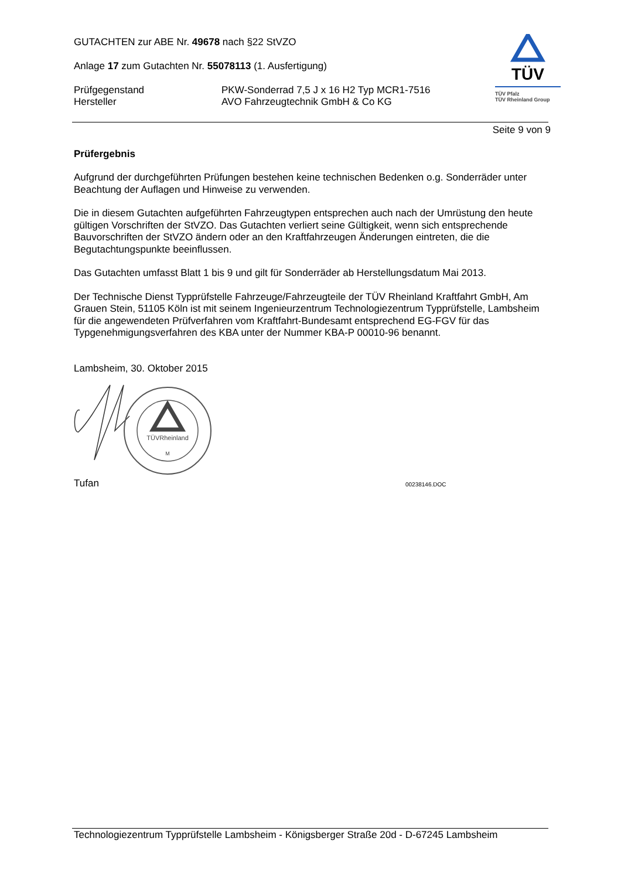GUTACHTEN zur ABE Nr. 49678 nach §22 StVZO
Anlage 17 zum Gutachten Nr. 55078113 (1. Ausfertigung)
Prüfgegenstand PKW-Sonderrad 7,5 J x 16 H2 Typ MCR1-7516
Hersteller AVO Fahrzeugtechnik GmbH & Co KG
TÜV
TÜV Pfalz
TÜV Rheinland Group
Seite 9 von 9
Prüfergebnis
Aufgrund der durchgeführten Prüfungen bestehen keine technischen Bedenken o.g. Sonderräder unter Beachtung der Auflagen und Hinweise zu verwenden.
Die in diesem Gutachten aufgeführten Fahrzeugtypen entsprechen auch nach der Umrüstung den heute gültigen Vorschriften der StVZO. Das Gutachten verliert seine Gültigkeit, wenn sich entsprechende Bauvorschriften der StVZO ändern oder an den Kraftfahrzeugen Änderungen eintreten, die die Begutachtungspunkte beeinflussen.
Das Gutachten umfasst Blatt 1 bis 9 und gilt für Sonderräder ab Herstellungsdatum Mai 2013.
Der Technische Dienst Typprüfstelle Fahrzeuge/Fahrzeugteile der TÜV Rheinland Kraftfahrt GmbH, Am Grauen Stein, 51105 Köln ist mit seinem Ingenieurzentrum Technologiezentrum Typprüfstelle, Lambsheim für die angewendeten Prüfverfahren vom Kraftfahrt-Bundesamt entsprechend EG-FGV für das Typgenehmigungsverfahren des KBA unter der Nummer KBA-P 00010-96 benannt.
Lambsheim, 30. Oktober 2015
TÜVRheinland
M
Tufan 00238146.DOC
Technologiezentrum Typprüfstelle Lambsheim - Königsberger Straße 20d - D-67245 Lambsheim